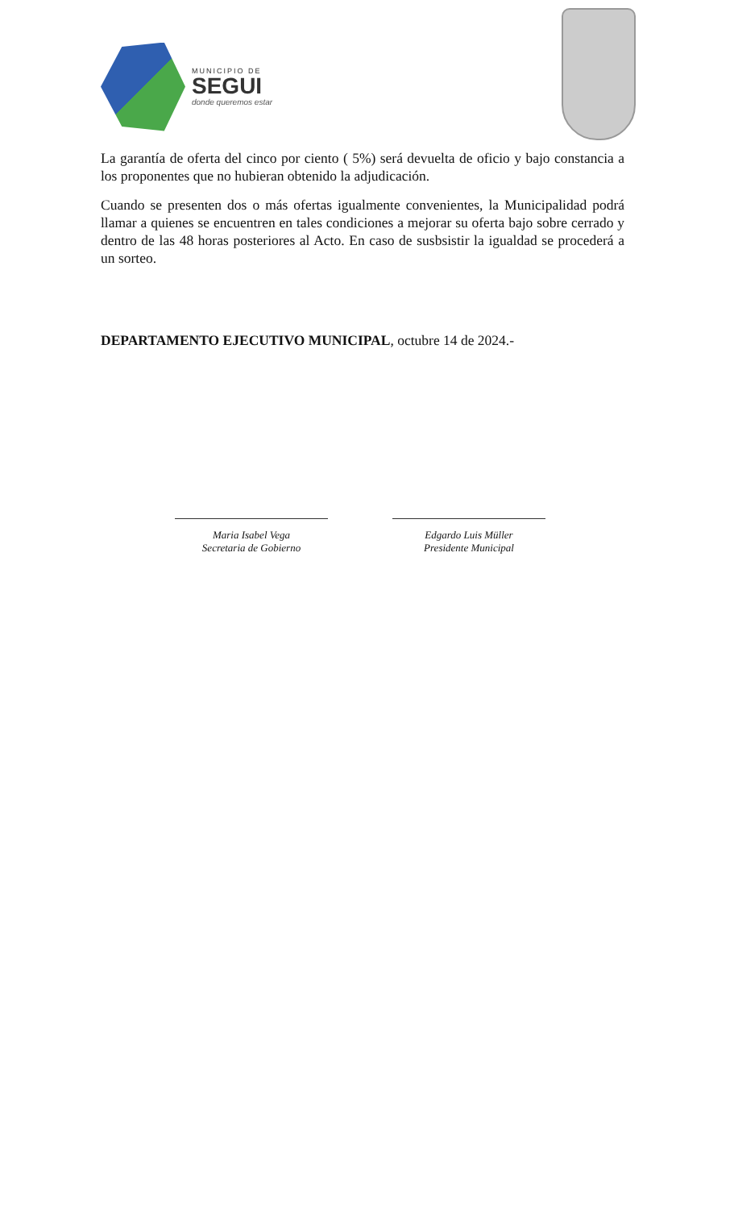MUNICIPIO DE
SEGUI
donde queremos estar
La garantía de oferta del cinco por ciento ( 5%) será devuelta de oficio y bajo constancia a los proponentes que no hubieran obtenido la adjudicación.
Cuando se presenten dos o más ofertas igualmente convenientes, la Municipalidad podrá llamar a quienes se encuentren en tales condiciones a mejorar su oferta bajo sobre cerrado y dentro de las 48 horas posteriores al Acto. En caso de susbsistir la igualdad se procederá a un sorteo.
DEPARTAMENTO EJECUTIVO MUNICIPAL, octubre 14 de 2024.-
Maria Isabel Vega
Secretaria de Gobierno
Edgardo Luis Müller
Presidente Municipal